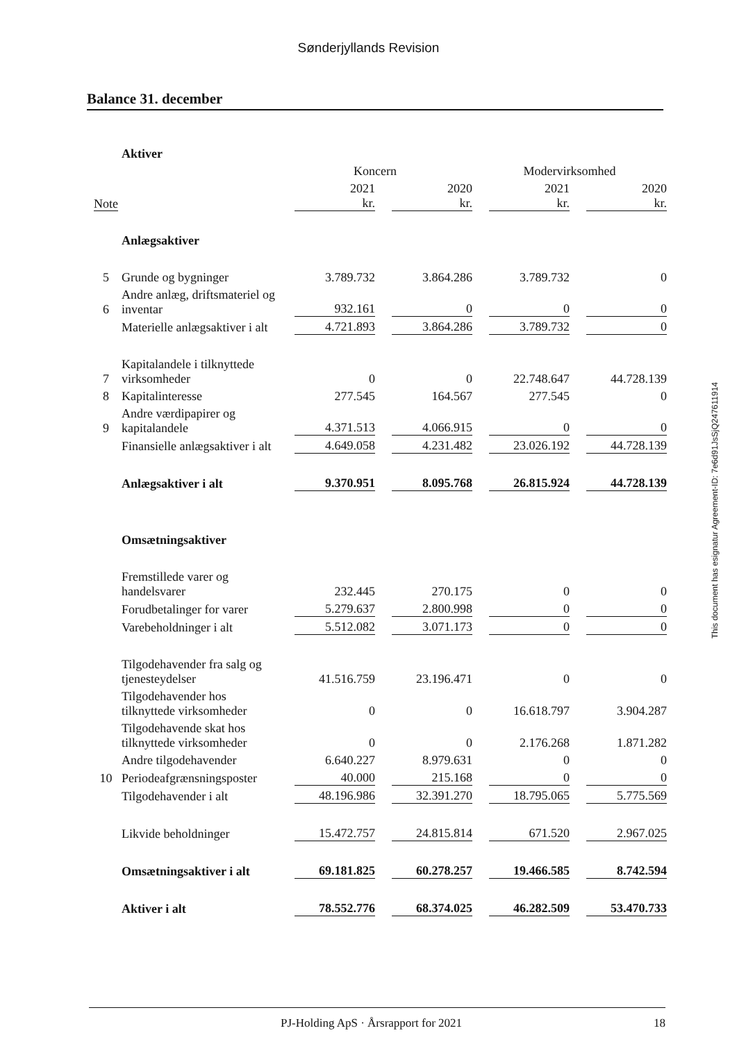Sønderjyllands Revision
Balance 31. december
| | Aktiver | | | | |
| | | Koncern | | Modervirksomhed | |
| Note | | 2021 kr. | 2020 kr. | 2021 kr. | 2020 kr. |
| | Anlægsaktiver | | | | |
| 5 | Grunde og bygninger | 3.789.732 | 3.864.286 | 3.789.732 | 0 |
| 6 | Andre anlæg, driftsmateriel og inventar | 932.161 | 0 | 0 | 0 |
| | Materielle anlægsaktiver i alt | 4.721.893 | 3.864.286 | 3.789.732 | 0 |
| 7 | Kapitalandele i tilknyttede virksomheder | 0 | 0 | 22.748.647 | 44.728.139 |
| 8 | Kapitalinteresse | 277.545 | 164.567 | 277.545 | 0 |
| 9 | Andre værdipapirer og kapitalandele | 4.371.513 | 4.066.915 | 0 | 0 |
| | Finansielle anlægsaktiver i alt | 4.649.058 | 4.231.482 | 23.026.192 | 44.728.139 |
| | Anlægsaktiver i alt | 9.370.951 | 8.095.768 | 26.815.924 | 44.728.139 |
| | Omsætningsaktiver | | | | |
| | Fremstillede varer og handelsvarer | 232.445 | 270.175 | 0 | 0 |
| | Forudbetalinger for varer | 5.279.637 | 2.800.998 | 0 | 0 |
| | Varebeholdninger i alt | 5.512.082 | 3.071.173 | 0 | 0 |
| | Tilgodehavender fra salg og tjenesteydelser | 41.516.759 | 23.196.471 | 0 | 0 |
| | Tilgodehavender hos tilknyttede virksomheder | 0 | 0 | 16.618.797 | 3.904.287 |
| | Tilgodehavende skat hos tilknyttede virksomheder | 0 | 0 | 2.176.268 | 1.871.282 |
| | Andre tilgodehavender | 6.640.227 | 8.979.631 | 0 | 0 |
| 10 | Periodeafgrænsningsposter | 40.000 | 215.168 | 0 | 0 |
| | Tilgodehavender i alt | 48.196.986 | 32.391.270 | 18.795.065 | 5.775.569 |
| | Likvide beholdninger | 15.472.757 | 24.815.814 | 671.520 | 2.967.025 |
| | Omsætningsaktiver i alt | 69.181.825 | 60.278.257 | 19.466.585 | 8.742.594 |
| | Aktiver i alt | 78.552.776 | 68.374.025 | 46.282.509 | 53.470.733 |
This document has esignatur Agreement-ID: 7e6d91JsSjQ247611914
PJ-Holding ApS · Årsrapport for 2021
18